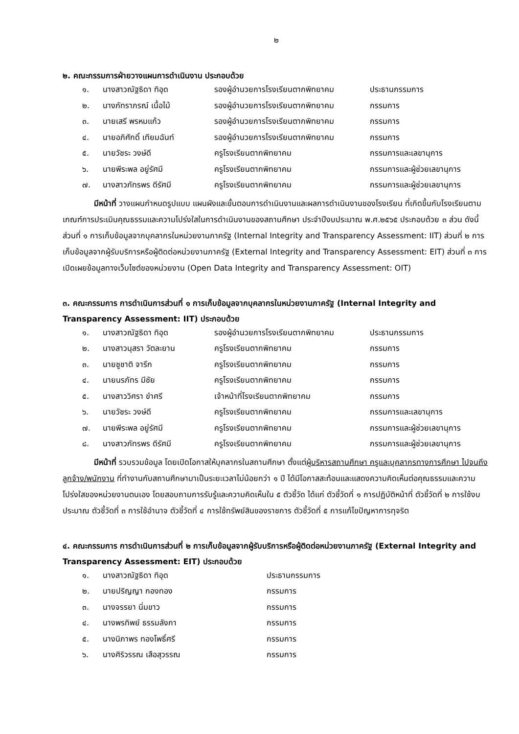๒
๒. คณะกรรมการฝ่ายวางแผนการดำเนินงาน ประกอบด้วย
| ๑. | นางสาวณัฐธิดา ทิอุด | รองผู้อำนวยการโรงเรียนตากพิทยาคม | ประธานกรรมการ |
| ๒. | นางภัทราภรณ์ เนื้อไม้ | รองผู้อำนวยการโรงเรียนตากพิทยาคม | กรรมการ |
| ๓. | นายเสรี พรหมแก้ว | รองผู้อำนวยการโรงเรียนตากพิทยาคม | กรรมการ |
| ๔. | นายอภิศักดิ์ เทียมฉันท์ | รองผู้อำนวยการโรงเรียนตากพิทยาคม | กรรมการ |
| ๕. | นายวัชระ วงษ์ดี | ครูโรงเรียนตากพิทยาคม | กรรมการและเลขานุการ |
| ๖. | นายพีระพล อยู่รัศมี | ครูโรงเรียนตากพิทยาคม | กรรมการและผู้ช่วยเลขานุการ |
| ๗. | นางสาวภัทรพร ดีรัศมี | ครูโรงเรียนตากพิทยาคม | กรรมการและผู้ช่วยเลขานุการ |
มีหน้าที่ วางแผนกำหนดรูปแบบ แผนผังและขั้นตอนการดำเนินงานและผลการดำเนินงานของโรงเรียน ที่เกิดขึ้นกับโรงเรียนตามเกณฑ์การประเมินคุณธรรมและความโปร่งใสในการดำเนินงานของสถานศึกษา ประจำปีงบประมาณ พ.ศ.๒๕๖๕ ประกอบด้วย ๓ ส่วน ดังนี้ ส่วนที่ ๑ การเก็บข้อมูลจากบุคลากรในหน่วยงานภาครัฐ (Internal Integrity and Transparency Assessment: IIT) ส่วนที่ ๒ การเก็บข้อมูลจากผู้รับบริการหรือผู้ติดต่อหน่วยงานภาครัฐ (External Integrity and Transparency Assessment: EIT) ส่วนที่ ๓ การเปิดเผยข้อมูลทางเว็บไซต์ของหน่วยงาน (Open Data Integrity and Transparency Assessment: OIT)
๓. คณะกรรมการ การดำเนินการส่วนที่ ๑ การเก็บข้อมูลจากบุคลากรในหน่วยงานภาครัฐ (Internal Integrity and Transparency Assessment: IIT) ประกอบด้วย
| ๑. | นางสาวณัฐธิดา ทิอุด | รองผู้อำนวยการโรงเรียนตากพิทยาคม | ประธานกรรมการ |
| ๒. | นางสาวนุสรา วัตละยาน | ครูโรงเรียนตากพิทยาคม | กรรมการ |
| ๓. | นายชูชาติ จารึก | ครูโรงเรียนตากพิทยาคม | กรรมการ |
| ๔. | นายนรภัทร มีชัย | ครูโรงเรียนตากพิทยาคม | กรรมการ |
| ๕. | นางสาววิศรา ขำศรี | เจ้าหน้าที่โรงเรียนตากพิทยาคม | กรรมการ |
| ๖. | นายวัชระ วงษ์ดี | ครูโรงเรียนตากพิทยาคม | กรรมการและเลขานุการ |
| ๗. | นายพีระพล อยู่รัศมี | ครูโรงเรียนตากพิทยาคม | กรรมการและผู้ช่วยเลขานุการ |
| ๘. | นางสาวภัทรพร ดีรัศมี | ครูโรงเรียนตากพิทยาคม | กรรมการและผู้ช่วยเลขานุการ |
มีหน้าที่ รวบรวมข้อมูล โดยเปิดโอกาสให้บุคลากรในสถานศึกษา ตั้งแต่ผู้บริหารสถานศึกษา ครูและบุคลากรทางการศึกษา ไปจนถึงลูกจ้าง/พนักงาน ที่ทำงานกับสถานศึกษามาเป็นระยะเวลาไม่น้อยกว่า ๑ ปี ได้มีโอกาสสะท้อนและแสดงความคิดเห็นต่อคุณธรรมและความโปร่งใสของหน่วยงานตนเอง โดยสอบถามการรับรู้และความคิดเห็นใน ๕ ตัวชี้วัด ได้แก่ ตัวชี้วัดที่ ๑ การปฏิบัติหน้าที่ ตัวชี้วัดที่ ๒ การใช้งบประมาณ ตัวชี้วัดที่ ๓ การใช้อำนาจ ตัวชี้วัดที่ ๔ การใช้ทรัพย์สินของราชการ ตัวชี้วัดที่ ๕ การแก้ไขปัญหาการทุจริต
๔. คณะกรรมการ การดำเนินการส่วนที่ ๒ การเก็บข้อมูลจากผู้รับบริการหรือผู้ติดต่อหน่วยงานภาครัฐ (External Integrity and Transparency Assessment: EIT) ประกอบด้วย
| ๑. | นางสาวณัฐธิดา ทิอุด | ประธานกรรมการ |
| ๒. | นายปริญญา กองทอง | กรรมการ |
| ๓. | นางจรรยา นิ่มขาว | กรรมการ |
| ๔. | นางพรทิพย์ ธรรมลังกา | กรรมการ |
| ๕. | นางนิภาพร ทองโพธิ์ศรี | กรรมการ |
| ๖. | นางศิริวรรณ เสือสุวรรณ | กรรมการ |